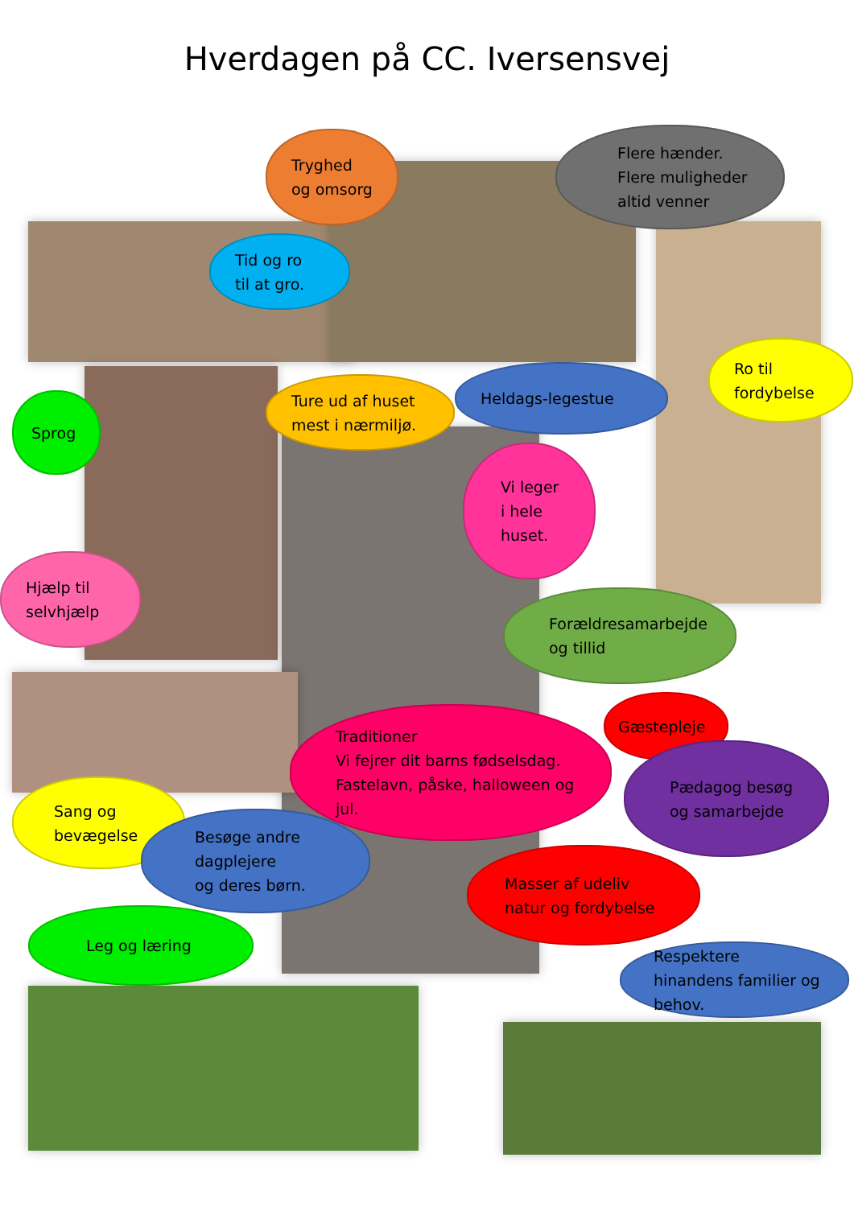Hverdagen på CC. Iversensvej
Tryghed og omsorg
Flere hænder.
Flere muligheder
altid venner
Tid og ro
til at gro.
Ro til fordybelse
Ture ud af huset
mest i nærmiljø.
Heldags-legestue
Sprog
Vi leger
i hele
huset.
Hjælp til selvhjælp
Forældresamarbejde og tillid
Gæstepleje
Traditioner
Vi fejrer dit barns fødselsdag.
Fastelavn, påske, halloween og jul.
Pædagog besøg og samarbejde
Sang og
bevægelse
Besøge andre
dagplejere
og deres børn.
Masser af udeliv natur og fordybelse
Leg og læring
Respektere hinandens familier og behov.